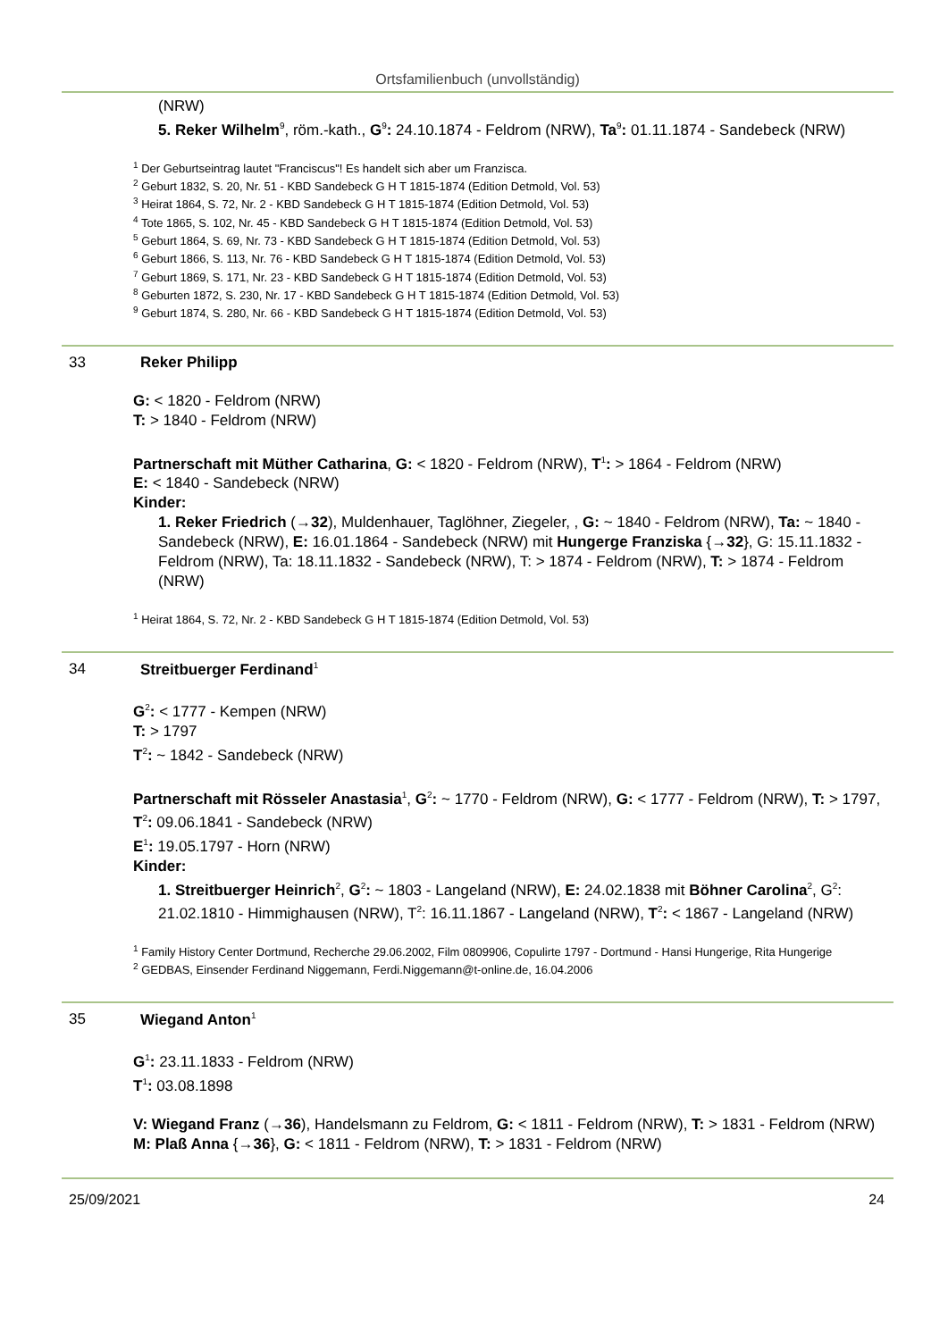Ortsfamilienbuch (unvollständig)
(NRW)
5. Reker Wilhelm<sup>9</sup>, röm.-kath., G<sup>9</sup>: 24.10.1874 - Feldrom (NRW), Ta<sup>9</sup>: 01.11.1874 - Sandebeck (NRW)
<sup>1</sup> Der Geburtseintrag lautet "Franciscus"! Es handelt sich aber um Franzisca.
<sup>2</sup> Geburt 1832, S. 20, Nr. 51 - KBD Sandebeck G H T 1815-1874 (Edition Detmold, Vol. 53)
<sup>3</sup> Heirat 1864, S. 72, Nr. 2 - KBD Sandebeck G H T 1815-1874 (Edition Detmold, Vol. 53)
<sup>4</sup> Tote 1865, S. 102, Nr. 45 - KBD Sandebeck G H T 1815-1874 (Edition Detmold, Vol. 53)
<sup>5</sup> Geburt 1864, S. 69, Nr. 73 - KBD Sandebeck G H T 1815-1874 (Edition Detmold, Vol. 53)
<sup>6</sup> Geburt 1866, S. 113, Nr. 76 - KBD Sandebeck G H T 1815-1874 (Edition Detmold, Vol. 53)
<sup>7</sup> Geburt 1869, S. 171, Nr. 23 - KBD Sandebeck G H T 1815-1874 (Edition Detmold, Vol. 53)
<sup>8</sup> Geburten 1872, S. 230, Nr. 17 - KBD Sandebeck G H T 1815-1874 (Edition Detmold, Vol. 53)
<sup>9</sup> Geburt 1874, S. 280, Nr. 66 - KBD Sandebeck G H T 1815-1874 (Edition Detmold, Vol. 53)
33 Reker Philipp
G: < 1820 - Feldrom (NRW)
T: > 1840 - Feldrom (NRW)
Partnerschaft mit Müther Catharina, G: < 1820 - Feldrom (NRW), T<sup>1</sup>: > 1864 - Feldrom (NRW)
E: < 1840 - Sandebeck (NRW)
Kinder:
1. Reker Friedrich (→32), Muldenhauer, Taglöhner, Ziegeler, , G: ~ 1840 - Feldrom (NRW), Ta: ~ 1840 - Sandebeck (NRW), E: 16.01.1864 - Sandebeck (NRW) mit Hungerge Franziska {→32}, G: 15.11.1832 - Feldrom (NRW), Ta: 18.11.1832 - Sandebeck (NRW), T: > 1874 - Feldrom (NRW), T: > 1874 - Feldrom (NRW)
<sup>1</sup> Heirat 1864, S. 72, Nr. 2 - KBD Sandebeck G H T 1815-1874 (Edition Detmold, Vol. 53)
34 Streitbuerger Ferdinand<sup>1</sup>
G<sup>2</sup>: < 1777 - Kempen (NRW)
T: > 1797
T<sup>2</sup>: ~ 1842 - Sandebeck (NRW)
Partnerschaft mit Rösseler Anastasia<sup>1</sup>, G<sup>2</sup>: ~ 1770 - Feldrom (NRW), G: < 1777 - Feldrom (NRW), T: > 1797, T<sup>2</sup>: 09.06.1841 - Sandebeck (NRW)
E<sup>1</sup>: 19.05.1797 - Horn (NRW)
Kinder:
1. Streitbuerger Heinrich<sup>2</sup>, G<sup>2</sup>: ~ 1803 - Langeland (NRW), E: 24.02.1838 mit Böhner Carolina<sup>2</sup>, G<sup>2</sup>: 21.02.1810 - Himmighausen (NRW), T<sup>2</sup>: 16.11.1867 - Langeland (NRW), T<sup>2</sup>: < 1867 - Langeland (NRW)
<sup>1</sup> Family History Center Dortmund, Recherche 29.06.2002, Film 0809906, Copulirte 1797 - Dortmund - Hansi Hungerige, Rita Hungerige
<sup>2</sup> GEDBAS, Einsender Ferdinand Niggemann, Ferdi.Niggemann@t-online.de, 16.04.2006
35 Wiegand Anton<sup>1</sup>
G<sup>1</sup>: 23.11.1833 - Feldrom (NRW)
T<sup>1</sup>: 03.08.1898
V: Wiegand Franz (→36), Handelsmann zu Feldrom, G: < 1811 - Feldrom (NRW), T: > 1831 - Feldrom (NRW)
M: Plaß Anna {→36}, G: < 1811 - Feldrom (NRW), T: > 1831 - Feldrom (NRW)
25/09/2021 24